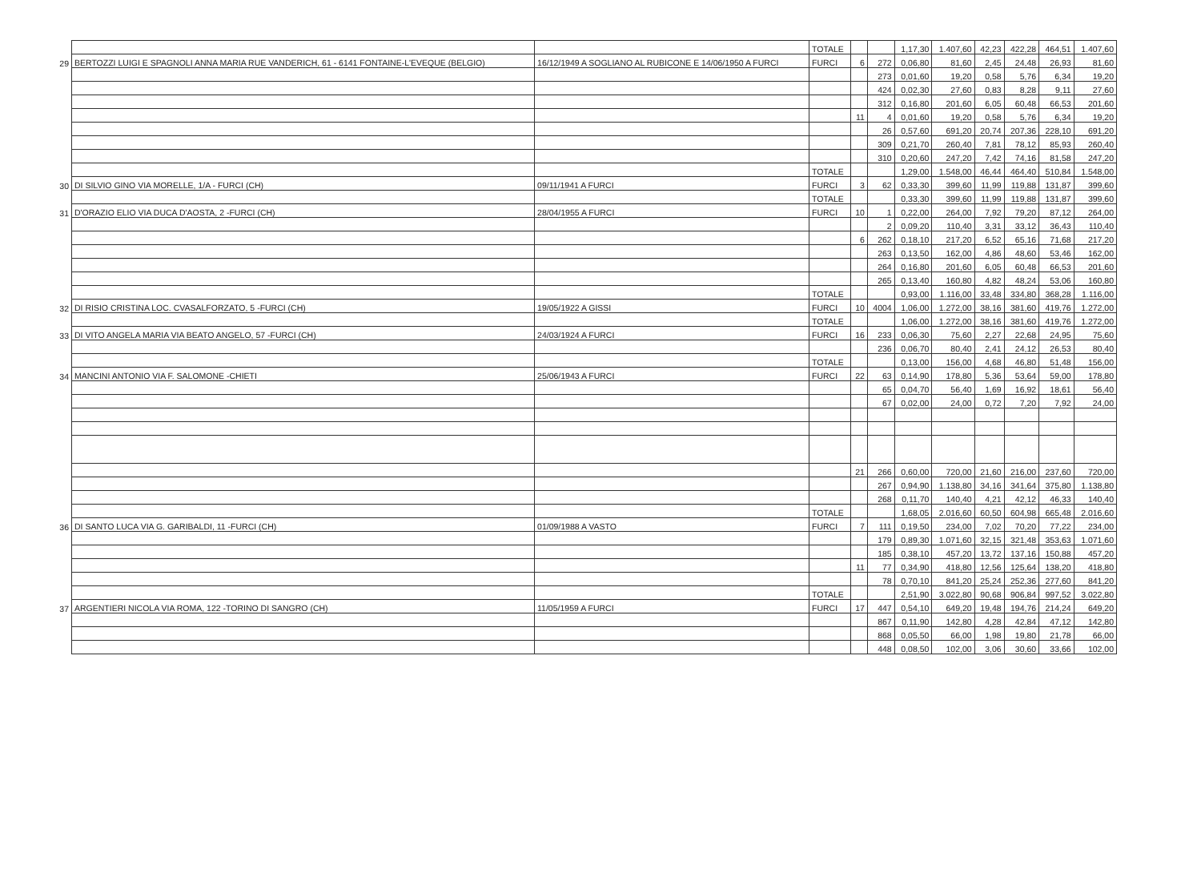| | | | TOTALE | | | 1,17,30 | 1.407,60 | 42,23 | 422,28 | 464,51 | 1.407,60 |
| 29 | BERTOZZI LUIGI E SPAGNOLI ANNA MARIA RUE VANDERICH, 61 - 6141 FONTAINE-L'EVEQUE (BELGIO) | 16/12/1949 A SOGLIANO AL RUBICONE E 14/06/1950 A FURCI | FURCI | 6 | 272 | 0,06,80 | 81,60 | 2,45 | 24,48 | 26,93 | 81,60 |
| | | | | | 273 | 0,01,60 | 19,20 | 0,58 | 5,76 | 6,34 | 19,20 |
| | | | | | 424 | 0,02,30 | 27,60 | 0,83 | 8,28 | 9,11 | 27,60 |
| | | | | | 312 | 0,16,80 | 201,60 | 6,05 | 60,48 | 66,53 | 201,60 |
| | | | | 11 | 4 | 0,01,60 | 19,20 | 0,58 | 5,76 | 6,34 | 19,20 |
| | | | | | 26 | 0,57,60 | 691,20 | 20,74 | 207,36 | 228,10 | 691,20 |
| | | | | | 309 | 0,21,70 | 260,40 | 7,81 | 78,12 | 85,93 | 260,40 |
| | | | | | 310 | 0,20,60 | 247,20 | 7,42 | 74,16 | 81,58 | 247,20 |
| | | | TOTALE | | | 1,29,00 | 1.548,00 | 46,44 | 464,40 | 510,84 | 1.548,00 |
| 30 | DI SILVIO GINO VIA MORELLE, 1/A - FURCI (CH) | 09/11/1941 A FURCI | FURCI | 3 | 62 | 0,33,30 | 399,60 | 11,99 | 119,88 | 131,87 | 399,60 |
| | | | TOTALE | | | 0,33,30 | 399,60 | 11,99 | 119,88 | 131,87 | 399,60 |
| 31 | D'ORAZIO ELIO VIA DUCA D'AOSTA, 2 -FURCI (CH) | 28/04/1955 A FURCI | FURCI | 10 | 1 | 0,22,00 | 264,00 | 7,92 | 79,20 | 87,12 | 264,00 |
| | | | | | 2 | 0,09,20 | 110,40 | 3,31 | 33,12 | 36,43 | 110,40 |
| | | | | 6 | 262 | 0,18,10 | 217,20 | 6,52 | 65,16 | 71,68 | 217,20 |
| | | | | | 263 | 0,13,50 | 162,00 | 4,86 | 48,60 | 53,46 | 162,00 |
| | | | | | 264 | 0,16,80 | 201,60 | 6,05 | 60,48 | 66,53 | 201,60 |
| | | | | | 265 | 0,13,40 | 160,80 | 4,82 | 48,24 | 53,06 | 160,80 |
| | | | TOTALE | | | 0,93,00 | 1.116,00 | 33,48 | 334,80 | 368,28 | 1.116,00 |
| 32 | DI RISIO CRISTINA LOC. CVASALFORZATO, 5 -FURCI (CH) | 19/05/1922 A GISSI | FURCI | 10 | 4004 | 1,06,00 | 1.272,00 | 38,16 | 381,60 | 419,76 | 1.272,00 |
| | | | TOTALE | | | 1,06,00 | 1.272,00 | 38,16 | 381,60 | 419,76 | 1.272,00 |
| 33 | DI VITO ANGELA MARIA VIA BEATO ANGELO, 57 -FURCI (CH) | 24/03/1924 A FURCI | FURCI | 16 | 233 | 0,06,30 | 75,60 | 2,27 | 22,68 | 24,95 | 75,60 |
| | | | | | 236 | 0,06,70 | 80,40 | 2,41 | 24,12 | 26,53 | 80,40 |
| | | | TOTALE | | | 0,13,00 | 156,00 | 4,68 | 46,80 | 51,48 | 156,00 |
| 34 | MANCINI ANTONIO VIA F. SALOMONE -CHIETI | 25/06/1943 A FURCI | FURCI | 22 | 63 | 0,14,90 | 178,80 | 5,36 | 53,64 | 59,00 | 178,80 |
| | | | | | 65 | 0,04,70 | 56,40 | 1,69 | 16,92 | 18,61 | 56,40 |
| | | | | | 67 | 0,02,00 | 24,00 | 0,72 | 7,20 | 7,92 | 24,00 |
| | | | | 21 | 266 | 0,60,00 | 720,00 | 21,60 | 216,00 | 237,60 | 720,00 |
| | | | | | 267 | 0,94,90 | 1.138,80 | 34,16 | 341,64 | 375,80 | 1.138,80 |
| | | | | | 268 | 0,11,70 | 140,40 | 4,21 | 42,12 | 46,33 | 140,40 |
| | | | TOTALE | | | 1,68,05 | 2.016,60 | 60,50 | 604,98 | 665,48 | 2.016,60 |
| 36 | DI SANTO LUCA VIA G. GARIBALDI, 11 -FURCI (CH) | 01/09/1988 A VASTO | FURCI | 7 | 111 | 0,19,50 | 234,00 | 7,02 | 70,20 | 77,22 | 234,00 |
| | | | | | 179 | 0,89,30 | 1.071,60 | 32,15 | 321,48 | 353,63 | 1.071,60 |
| | | | | | 185 | 0,38,10 | 457,20 | 13,72 | 137,16 | 150,88 | 457,20 |
| | | | | 11 | 77 | 0,34,90 | 418,80 | 12,56 | 125,64 | 138,20 | 418,80 |
| | | | | | 78 | 0,70,10 | 841,20 | 25,24 | 252,36 | 277,60 | 841,20 |
| | | | TOTALE | | | 2,51,90 | 3.022,80 | 90,68 | 906,84 | 997,52 | 3.022,80 |
| 37 | ARGENTIERI NICOLA VIA ROMA, 122 -TORINO DI SANGRO (CH) | 11/05/1959 A FURCI | FURCI | 17 | 447 | 0,54,10 | 649,20 | 19,48 | 194,76 | 214,24 | 649,20 |
| | | | | | 867 | 0,11,90 | 142,80 | 4,28 | 42,84 | 47,12 | 142,80 |
| | | | | | 868 | 0,05,50 | 66,00 | 1,98 | 19,80 | 21,78 | 66,00 |
| | | | | | 448 | 0,08,50 | 102,00 | 3,06 | 30,60 | 33,66 | 102,00 |